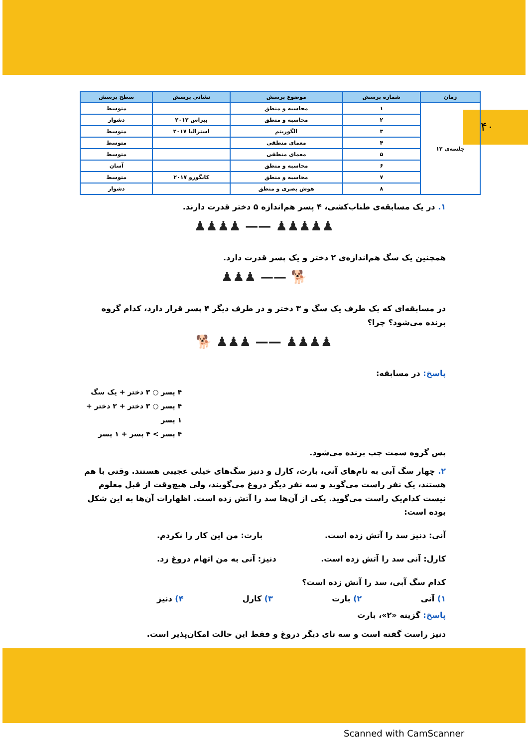۴۰
| زمان | شماره پرسش | موضوع پرسش | نشانی پرسش | سطح پرسش |
| --- | --- | --- | --- | --- |
| جلسه‌ی ۱۲ | ۱ | محاسبه و منطق | | متوسط |
| | ۲ | محاسبه و منطق | بیراس ۲۰۱۲ | دشوار |
| | ۳ | الگوریتم | استرالیا ۲۰۱۷ | متوسط |
| | ۴ | معمای منطقی | | متوسط |
| | ۵ | معمای منطقی | | متوسط |
| | ۶ | محاسبه و منطق | | آسان |
| | ۷ | محاسبه و منطق | کانگورو ۲۰۱۷ | متوسط |
| | ۸ | هوش بصری و منطق | | دشوار |
۱. در یک مسابقه‌ی طناب‌کشی، ۴ پسر هم‌اندازه ۵ دختر قدرت دارند.
♟♟♟♟♟ —— ♟♟♟♟
همچنین یک سگ هم‌اندازه‌ی ۲ دختر و یک پسر قدرت دارد.
🐕 —— ♟♟♟
در مسابقه‌ای که یک طرف یک سگ و ۳ دختر و در طرف دیگر ۴ پسر قرار دارد، کدام گروه برنده می‌شود؟ چرا؟
♟♟♟♟ —— ♟♟♟ 🐕
پاسخ: در مسابقه:
۴ پسر ○ ۳ دختر + یک سگ
۴ پسر ○ ۳ دختر + ۲ دختر + ۱ پسر
۴ پسر > ۴ پسر + ۱ پسر
پس گروه سمت چپ برنده می‌شود.
۲. چهار سگ آبی به نام‌های آنی، بارت، کارل و دنیز سگ‌های خیلی عجیبی هستند. وقتی با هم هستند، یک نفر راست می‌گوید و سه نفر دیگر دروغ می‌گویند، ولی هیچ‌وقت از قبل معلوم نیست کدام‌یک راست می‌گوید. یکی از آن‌ها سد را آتش زده است. اظهارات آن‌ها به این شکل بوده است:
آنی: دنیز سد را آتش زده است. بارت: من این کار را نکردم.
کارل: آنی سد را آتش زده است. دنیز: آنی به من اتهام دروغ زد.
کدام سگ آبی، سد را آتش زده است؟
۱) آنی ۲) بارت ۳) کارل ۴) دنیز
پاسخ: گزینه «۲»، بارت
دنیز راست گفته است و سه تای دیگر دروغ و فقط این حالت امکان‌پذیر است.
Scanned with CamScanner